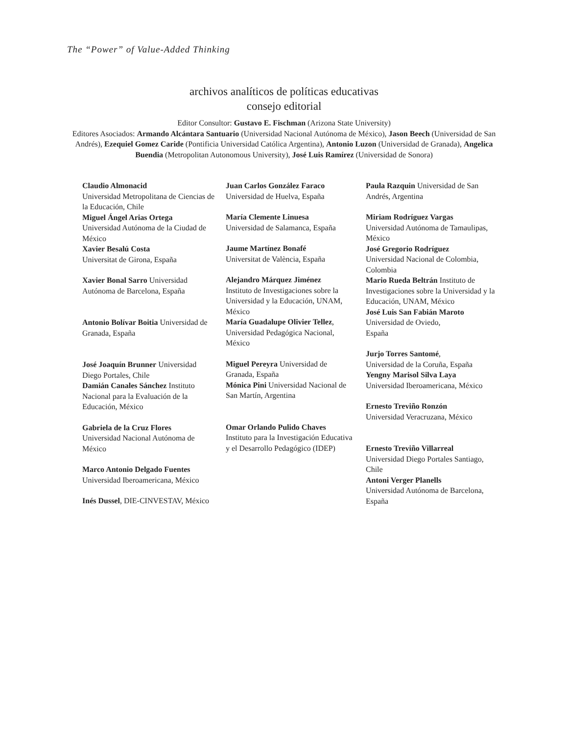The “Power” of Value-Added Thinking
archivos analíticos de políticas educativas
consejo editorial
Editor Consultor: Gustavo E. Fischman (Arizona State University)
Editores Asociados: Armando Alcántara Santuario (Universidad Nacional Autónoma de México), Jason Beech (Universidad de San Andrés), Ezequiel Gomez Caride (Pontificia Universidad Católica Argentina), Antonio Luzon (Universidad de Granada), Angelica Buendia (Metropolitan Autonomous University), José Luis Ramírez (Universidad de Sonora)
Claudio Almonacid
Universidad Metropolitana de Ciencias de la Educación, Chile
Miguel Ángel Arias Ortega
Universidad Autónoma de la Ciudad de México
Xavier Besalú Costa
Universitat de Girona, España
Xavier Bonal Sarro Universidad Autónoma de Barcelona, España
Antonio Bolívar Boitia Universidad de Granada, España
José Joaquín Brunner Universidad Diego Portales, Chile
Damián Canales Sánchez Instituto Nacional para la Evaluación de la Educación, México
Gabriela de la Cruz Flores
Universidad Nacional Autónoma de México
Marco Antonio Delgado Fuentes
Universidad Iberoamericana, México
Inés Dussel, DIE-CINVESTAV, México
Juan Carlos González Faraco
Universidad de Huelva, España
María Clemente Linuesa
Universidad de Salamanca, España
Jaume Martínez Bonafé
Universitat de València, España
Alejandro Márquez Jiménez
Instituto de Investigaciones sobre la Universidad y la Educación, UNAM, México
María Guadalupe Olivier Tellez, Universidad Pedagógica Nacional, México
Miguel Pereyra Universidad de Granada, España
Mónica Pini Universidad Nacional de San Martín, Argentina
Omar Orlando Pulido Chaves
Instituto para la Investigación Educativa y el Desarrollo Pedagógico (IDEP)
Paula Razquin Universidad de San Andrés, Argentina
Miriam Rodríguez Vargas
Universidad Autónoma de Tamaulipas, México
José Gregorio Rodríguez
Universidad Nacional de Colombia, Colombia
Mario Rueda Beltrán Instituto de Investigaciones sobre la Universidad y la Educación, UNAM, México
José Luis San Fabián Maroto
Universidad de Oviedo,
España
Jurjo Torres Santomé,
Universidad de la Coruña, España
Yengny Marisol Silva Laya
Universidad Iberoamericana, México
Ernesto Treviño Ronzón
Universidad Veracruzana, México
Ernesto Treviño Villarreal
Universidad Diego Portales Santiago, Chile
Antoni Verger Planells
Universidad Autónoma de Barcelona, España